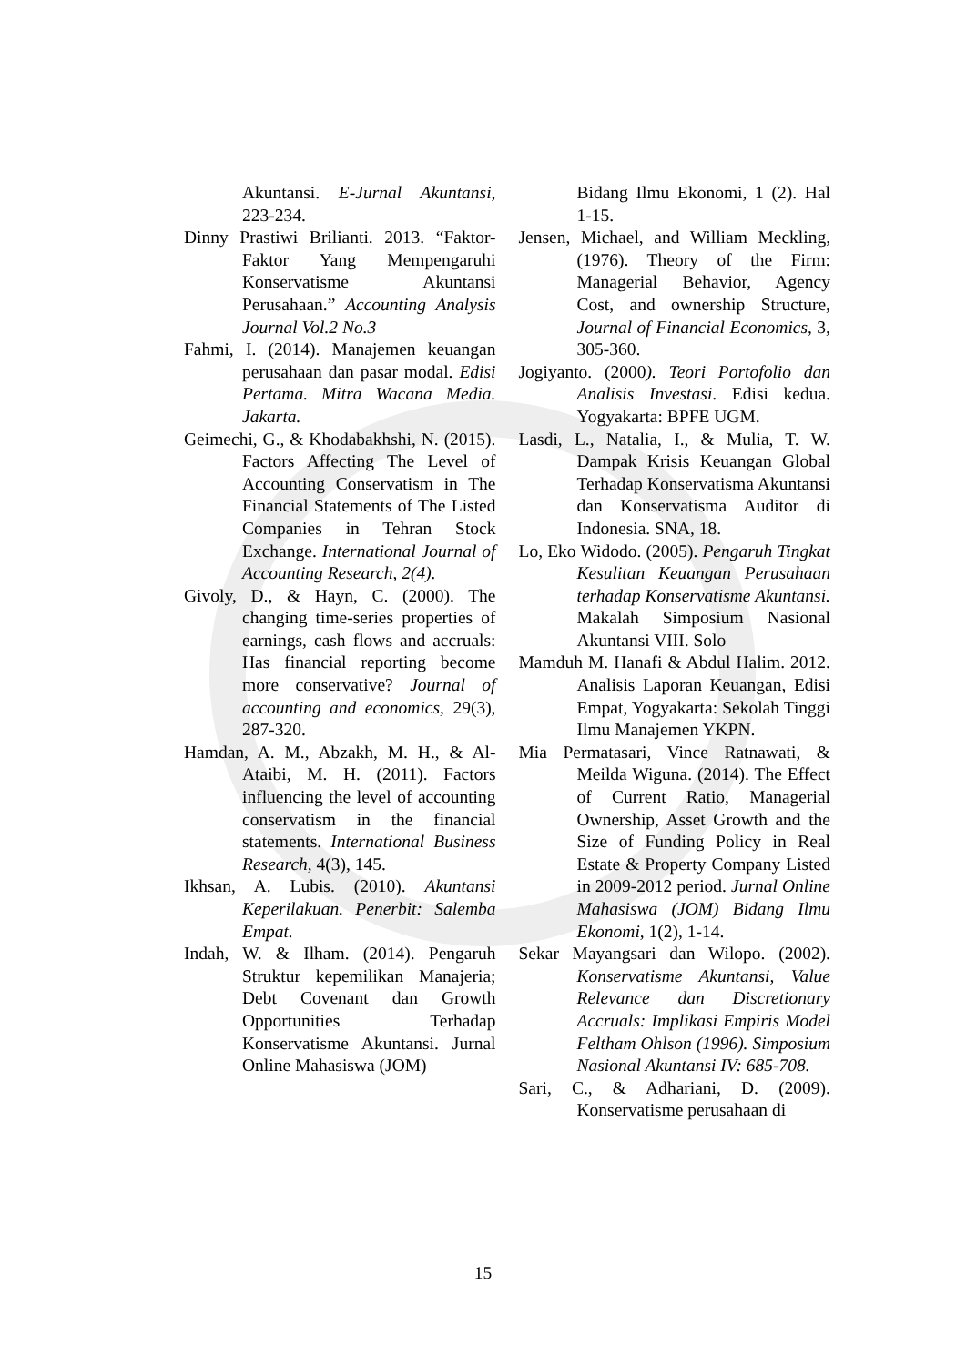Akuntansi. E-Jurnal Akuntansi, 223-234.
Dinny Prastiwi Brilianti. 2013. “Faktor-Faktor Yang Mempengaruhi Konservatisme Akuntansi Perusahaan.” Accounting Analysis Journal Vol.2 No.3
Fahmi, I. (2014). Manajemen keuangan perusahaan dan pasar modal. Edisi Pertama. Mitra Wacana Media. Jakarta.
Geimechi, G., & Khodabakhshi, N. (2015). Factors Affecting The Level of Accounting Conservatism in The Financial Statements of The Listed Companies in Tehran Stock Exchange. International Journal of Accounting Research, 2(4).
Givoly, D., & Hayn, C. (2000). The changing time-series properties of earnings, cash flows and accruals: Has financial reporting become more conservative? Journal of accounting and economics, 29(3), 287-320.
Hamdan, A. M., Abzakh, M. H., & Al-Ataibi, M. H. (2011). Factors influencing the level of accounting conservatism in the financial statements. International Business Research, 4(3), 145.
Ikhsan, A. Lubis. (2010). Akuntansi Keperilakuan. Penerbit: Salemba Empat.
Indah, W. & Ilham. (2014). Pengaruh Struktur kepemilikan Manajeria; Debt Covenant dan Growth Opportunities Terhadap Konservatisme Akuntansi. Jurnal Online Mahasiswa (JOM)
Bidang Ilmu Ekonomi, 1 (2). Hal 1-15.
Jensen, Michael, and William Meckling, (1976). Theory of the Firm: Managerial Behavior, Agency Cost, and ownership Structure, Journal of Financial Economics, 3, 305-360.
Jogiyanto. (2000). Teori Portofolio dan Analisis Investasi. Edisi kedua. Yogyakarta: BPFE UGM.
Lasdi, L., Natalia, I., & Mulia, T. W. Dampak Krisis Keuangan Global Terhadap Konservatisma Akuntansi dan Konservatisma Auditor di Indonesia. SNA, 18.
Lo, Eko Widodo. (2005). Pengaruh Tingkat Kesulitan Keuangan Perusahaan terhadap Konservatisme Akuntansi. Makalah Simposium Nasional Akuntansi VIII. Solo
Mamduh M. Hanafi & Abdul Halim. 2012. Analisis Laporan Keuangan, Edisi Empat, Yogyakarta: Sekolah Tinggi Ilmu Manajemen YKPN.
Mia Permatasari, Vince Ratnawati, & Meilda Wiguna. (2014). The Effect of Current Ratio, Managerial Ownership, Asset Growth and the Size of Funding Policy in Real Estate & Property Company Listed in 2009-2012 period. Jurnal Online Mahasiswa (JOM) Bidang Ilmu Ekonomi, 1(2), 1-14.
Sekar Mayangsari dan Wilopo. (2002). Konservatisme Akuntansi, Value Relevance dan Discretionary Accruals: Implikasi Empiris Model Feltham Ohlson (1996). Simposium Nasional Akuntansi IV: 685-708.
Sari, C., & Adhariani, D. (2009). Konservatisme perusahaan di
15